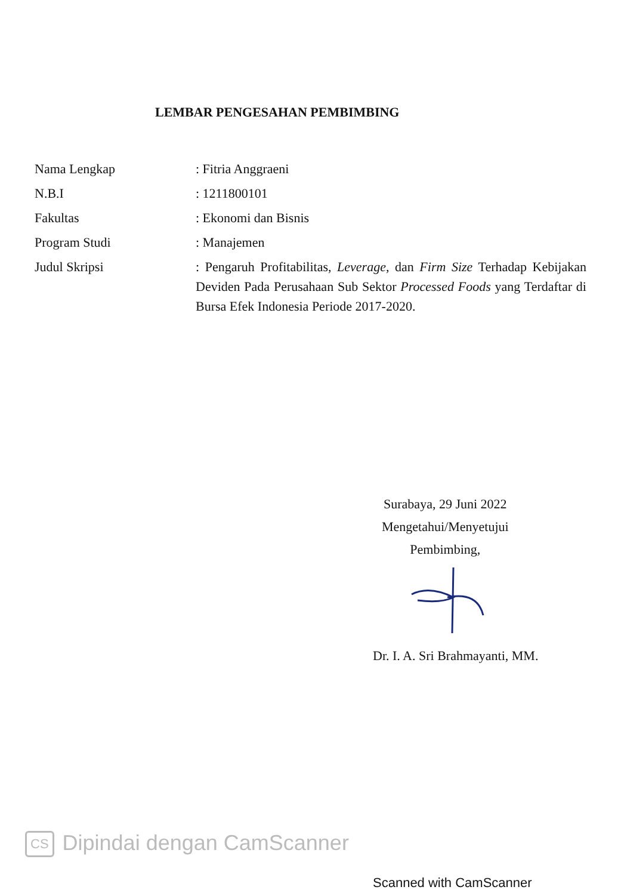LEMBAR PENGESAHAN PEMBIMBING
| Nama Lengkap | : Fitria Anggraeni |
| N.B.I | : 1211800101 |
| Fakultas | : Ekonomi dan Bisnis |
| Program Studi | : Manajemen |
| Judul Skripsi | : Pengaruh Profitabilitas, Leverage , dan Firm Size Terhadap Kebijakan Deviden Pada Perusahaan Sub Sektor Processed Foods yang Terdaftar di Bursa Efek Indonesia Periode 2017-2020. |
Surabaya, 29 Juni 2022
Mengetahui/Menyetujui
Pembimbing,
Dr. I. A. Sri Brahmayanti, MM.
CS Dipindai dengan CamScanner
Scanned with CamScanner